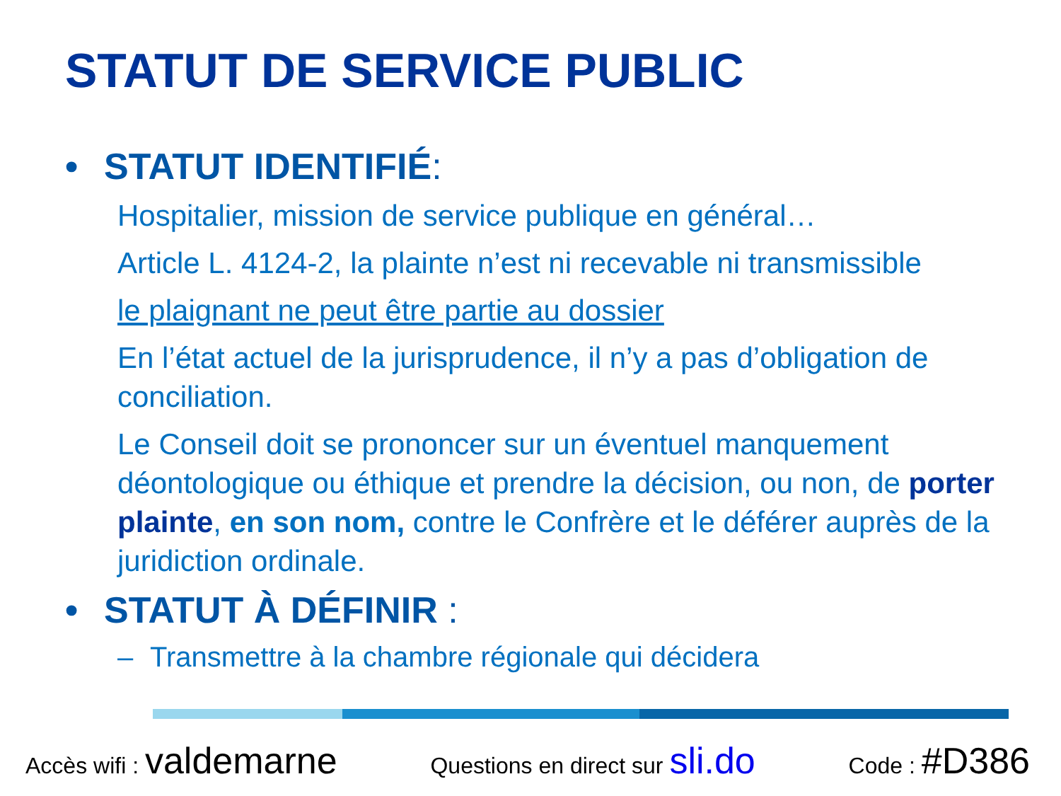STATUT DE SERVICE PUBLIC
• STATUT IDENTIFIÉ:
Hospitalier, mission de service publique en général…
Article L. 4124-2, la plainte n’est ni recevable ni transmissible
le plaignant ne peut être partie au dossier
En l’état actuel de la jurisprudence, il n’y a pas d’obligation de conciliation.
Le Conseil doit se prononcer sur un éventuel manquement déontologique ou éthique et prendre la décision, ou non, de porter plainte, en son nom, contre le Confrère et le déférer auprès de la juridiction ordinale.
• STATUT À DÉFINIR :
– Transmettre à la chambre régionale qui décidera
Accès wifi : valdemarne
Questions en direct sur sli.do
Code : #D386